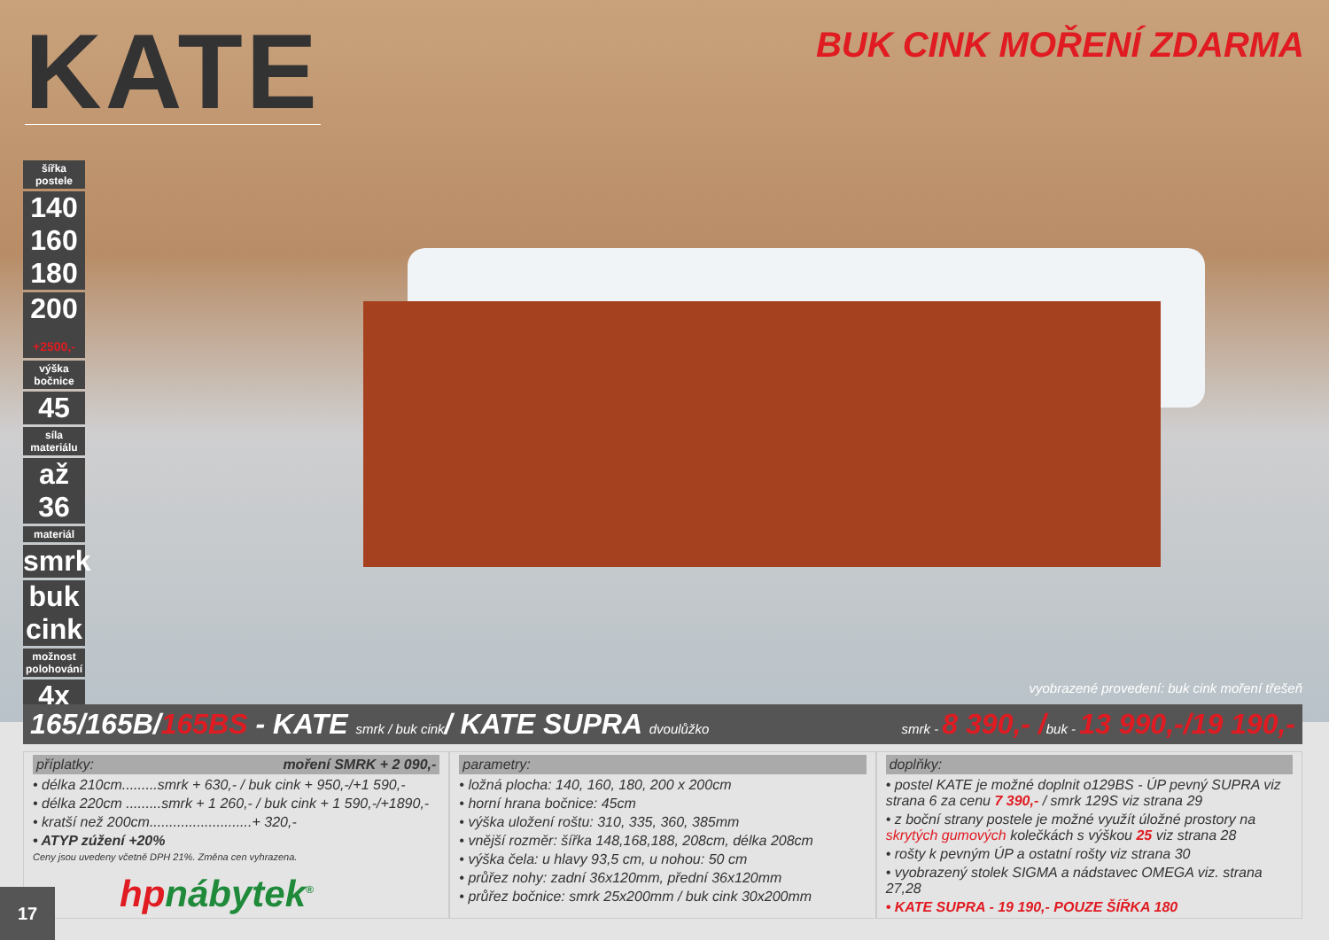KATE
BUK CINK MOŘENÍ ZDARMA
šířka postele
140 160 180
200
+2500,-
výška bočnice
45
síla materiálu
až 36
materiál
smrk
buk cink
možnost polohování
4x
vyobrazené provedení: buk cink moření třešeň
165/165B/165BS - KATE smrk / buk cink/ KATE SUPRA dvoulůžko smrk - 8 390,- /buk - 13 990,-/19 190,-
příplatky: moření SMRK + 2 090,-
• délka 210cm.........smrk + 630,- / buk cink + 950,-/+1 590,-
• délka 220cm .........smrk + 1 260,- / buk cink + 1 590,-/+1890,-
• kratší než 200cm..........................+ 320,-
• ATYP zúžení +20%
Ceny jsou uvedeny včetně DPH 21%. Změna cen vyhrazena.
parametry:
• ložná plocha: 140, 160, 180, 200 x 200cm
• horní hrana bočnice: 45cm
• výška uložení roštu: 310, 335, 360, 385mm
• vnější rozměr: šířka 148,168,188, 208cm, délka 208cm
• výška čela: u hlavy 93,5 cm, u nohou: 50 cm
• průřez nohy: zadní 36x120mm, přední 36x120mm
• průřez bočnice: smrk 25x200mm / buk cink 30x200mm
doplňky:
• postel KATE je možné doplnit o129BS - ÚP pevný SUPRA viz strana 6 za cenu 7 390,- / smrk 129S viz strana 29
• z boční strany postele je možné využít úložné prostory na skrytých gumových kolečkách s výškou 25 viz strana 28
• rošty k pevným ÚP a ostatní rošty viz strana 30
• vyobrazený stolek SIGMA a nádstavec OMEGA viz. strana 27,28
• KATE SUPRA - 19 190,- POUZE ŠÍŘKA 180
17
hpnábytek<sup>®</sup>